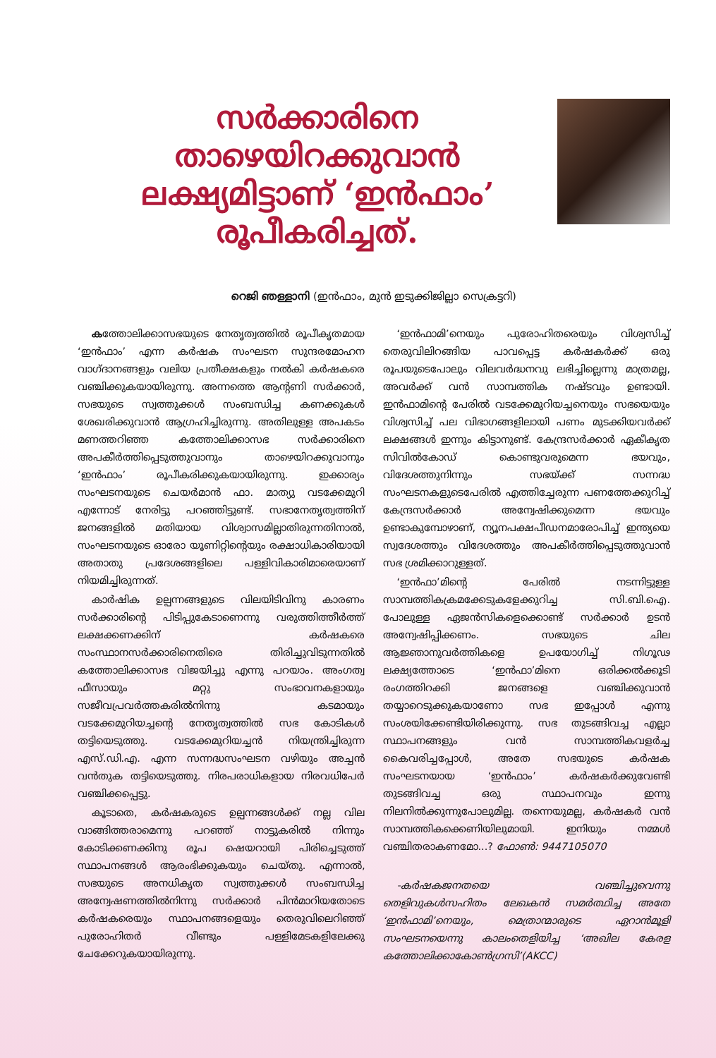സർക്കാരിനെ
താഴെയിറക്കുവാൻ
ലക്ഷ്യമിട്ടാണ് ‘ഇൻഫാം’
രൂപീകരിച്ചത്.
റെജി ഞള്ളാനി (ഇൻഫാം, മുൻ ഇടുക്കിജില്ലാ സെക്രട്ടറി)
കത്തോലിക്കാസഭയുടെ നേതൃത്വത്തിൽ രൂപീകൃതമായ ‘ഇൻഫാം’ എന്ന കർഷക സംഘടന സുന്ദരമോഹന വാഗ്ദാനങ്ങളും വലിയ പ്രതീക്ഷകളും നൽകി കർഷകരെ വഞ്ചിക്കുകയായിരുന്നു. അന്നത്തെ ആന്റണി സർക്കാർ, സഭയുടെ സ്വത്തുക്കൾ സംബന്ധിച്ച കണക്കുകൾ ശേഖരിക്കുവാൻ ആഗ്രഹിച്ചിരുന്നു. അതിലുള്ള അപകടം മണത്തറിഞ്ഞ കത്തോലിക്കാസഭ സർക്കാരിനെ അപകീർത്തിപ്പെടുത്തുവാനും താഴെയിറക്കുവാനും ‘ഇൻഫാം’ രൂപീകരിക്കുകയായിരുന്നു. ഇക്കാര്യം സംഘടനയുടെ ചെയർമാൻ ഫാ. മാത്യു വടക്കേമുറി എന്നോട് നേരിട്ടു പറഞ്ഞിട്ടുണ്ട്. സഭാനേതൃത്വത്തിന് ജനങ്ങളിൽ മതിയായ വിശ്വാസമില്ലാതിരുന്നതിനാൽ, സംഘടനയുടെ ഓരോ യൂണിറ്റിന്റെയും രക്ഷാധികാരിയായി അതാതു പ്രദേശങ്ങളിലെ പള്ളിവികാരിമാരെയാണ് നിയമിച്ചിരുന്നത്.
കാർഷിക ഉല്പന്നങ്ങളുടെ വിലയിടിവിനു കാരണം സർക്കാരിന്റെ പിടിപ്പുകേടാണെന്നു വരുത്തിത്തീർത്ത് ലക്ഷക്കണക്കിന് കർഷകരെ സംസ്ഥാനസർക്കാരിനെതിരെ തിരിച്ചുവിടുന്നതിൽ കത്തോലിക്കാസഭ വിജയിച്ചു എന്നു പറയാം. അംഗത്വ ഫീസായും മറ്റു സംഭാവനകളായും സജീവപ്രവർത്തകരിൽനിന്നു കടമായും വടക്കേമുറിയച്ചന്റെ നേതൃത്വത്തിൽ സഭ കോടികൾ തട്ടിയെടുത്തു. വടക്കേമുറിയച്ചൻ നിയന്ത്രിച്ചിരുന്ന എസ്.ഡി.എ. എന്ന സന്നദ്ധസംഘടന വഴിയും അച്ചൻ വൻതുക തട്ടിയെടുത്തു. നിരപരാധികളായ നിരവധിപേർ വഞ്ചിക്കപ്പെട്ടു.
കൂടാതെ, കർഷകരുടെ ഉല്പന്നങ്ങൾക്ക് നല്ല വില വാങ്ങിത്തരാമെന്നു പറഞ്ഞ് നാട്ടുകരിൽ നിന്നും കോടിക്കണക്കിനു രൂപ ഷെയറായി പിരിച്ചെടുത്ത് സ്ഥാപനങ്ങൾ ആരംഭിക്കുകയും ചെയ്തു. എന്നാൽ, സഭയുടെ അനധികൃത സ്വത്തുക്കൾ സംബന്ധിച്ച അന്വേഷണത്തിൽനിന്നു സർക്കാർ പിൻമാറിയതോടെ കർഷകരെയും സ്ഥാപനങ്ങളെയും തെരുവിലെറിഞ്ഞ് പുരോഹിതർ വീണ്ടും പള്ളിമേടകളിലേക്കു ചേക്കേറുകയായിരുന്നു.
‘ഇൻഫാമി’നെയും പുരോഹിതരെയും വിശ്വസിച്ച് തെരുവിലിറങ്ങിയ പാവപ്പെട്ട കർഷകർക്ക് ഒരു രൂപയുടെപോലും വിലവർദ്ധനവു ലഭിച്ചില്ലെന്നു മാത്രമല്ല, അവർക്ക് വൻ സാമ്പത്തിക നഷ്ടവും ഉണ്ടായി. ഇൻഫാമിന്റെ പേരിൽ വടക്കേമുറിയച്ചനെയും സഭയെയും വിശ്വസിച്ച് പല വിഭാഗങ്ങളിലായി പണം മുടക്കിയവർക്ക് ലക്ഷങ്ങൾ ഇന്നും കിട്ടാനുണ്ട്. കേന്ദ്രസർക്കാർ ഏകീകൃത സിവിൽകോഡ് കൊണ്ടുവരുമെന്ന ഭയവും, വിദേശത്തുനിന്നും സഭയ്ക്ക് സന്നദ്ധ സംഘടനകളുടെപേരിൽ എത്തിച്ചേരുന്ന പണത്തേക്കുറിച്ച് കേന്ദ്രസർക്കാർ അന്വേഷിക്കുമെന്ന ഭയവും ഉണ്ടാകുമ്പോഴാണ്, ന്യൂനപക്ഷപീഡനമാരോപിച്ച് ഇന്ത്യയെ സ്വദേശത്തും വിദേശത്തും അപകീർത്തിപ്പെടുത്തുവാൻ സഭ ശ്രമിക്കാറുള്ളത്.
‘ഇൻഫാ’മിന്റെ പേരിൽ നടന്നിട്ടുള്ള സാമ്പത്തികക്രമക്കേടുകളേക്കുറിച്ച സി.ബി.ഐ. പോലുള്ള ഏജൻസികളെക്കൊണ്ട് സർക്കാർ ഉടൻ അന്വേഷിപ്പിക്കണം. സഭയുടെ ചില ആജ്ഞാനുവർത്തികളെ ഉപയോഗിച്ച് നിഗൂഢ ലക്ഷ്യത്തോടെ ‘ഇൻഫാ’മിനെ ഒരിക്കൽക്കൂടി രംഗത്തിറക്കി ജനങ്ങളെ വഞ്ചിക്കുവാൻ തയ്യാറെടുക്കുകയാണോ സഭ ഇപ്പോൾ എന്നു സംശയിക്കേണ്ടിയിരിക്കുന്നു. സഭ തുടങ്ങിവച്ച എല്ലാ സ്ഥാപനങ്ങളും വൻ സാമ്പത്തികവളർച്ച കൈവരിച്ചപ്പോൾ, അതേ സഭയുടെ കർഷക സംഘടനയായ ‘ഇൻഫാം’ കർഷകർക്കുവേണ്ടി തുടങ്ങിവച്ച ഒരു സ്ഥാപനവും ഇന്നു നിലനിൽക്കുന്നുപോലുമില്ല. തന്നെയുമല്ല, കർഷകർ വൻ സാമ്പത്തികക്കെണിയിലുമായി. ഇനിയും നമ്മൾ വഞ്ചിതരാകണമോ...? ഫോൺ: 9447105070
-കർഷകജനതയെ വഞ്ചിച്ചുവെന്നു തെളിവുകൾസഹിതം ലേഖകൻ സമർത്ഥിച്ച അതേ ‘ഇൻഫാമി’നെയും, മെത്രാന്മാരുടെ ഏറാൻമൂളി സംഘടനയെന്നു കാലംതെളിയിച്ച ‘അഖില കേരള കത്തോലിക്കാകോൺഗ്രസി’(AKCC)